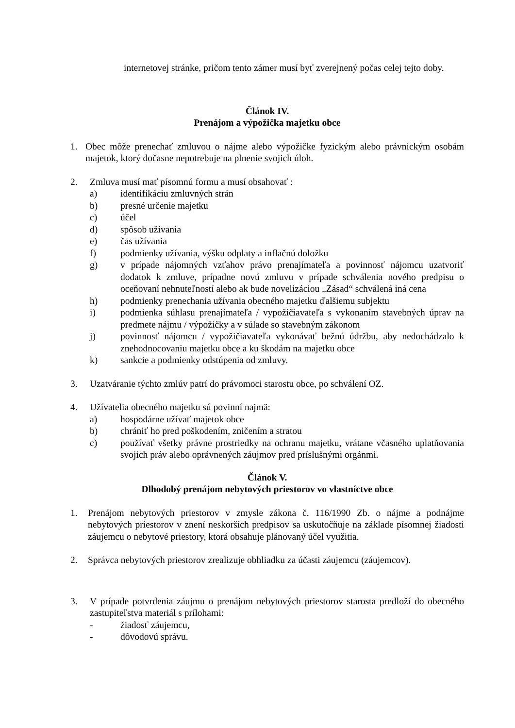internetovej stránke, pričom tento zámer musí byť zverejnený počas celej tejto doby.
Článok IV.
Prenájom a výpožička majetku obce
1. Obec môže prenechať zmluvou o nájme alebo výpožičke fyzickým alebo právnickým osobám majetok, ktorý dočasne nepotrebuje na plnenie svojich úloh.
2. Zmluva musí mať písomnú formu a musí obsahovať :
a) identifikáciu zmluvných strán
b) presné určenie majetku
c) účel
d) spôsob užívania
e) čas užívania
f) podmienky užívania, výšku odplaty a inflačnú doložku
g) v prípade nájomných vzťahov právo prenajímateľa a povinnosť nájomcu uzatvoriť dodatok k zmluve, prípadne novú zmluvu v prípade schválenia nového predpisu o oceňovaní nehnuteľností alebo ak bude novelizáciou „Zásad“ schválená iná cena
h) podmienky prenechania užívania obecného majetku ďalšiemu subjektu
i) podmienka súhlasu prenajímateľa / vypožičiavateľa s vykonaním stavebných úprav na predmete nájmu / výpožičky a v súlade so stavebným zákonom
j) povinnosť nájomcu / vypožičiavateľa vykonávať bežnú údržbu, aby nedochádzalo k znehodnocovaniu majetku obce a ku škodám na majetku obce
k) sankcie a podmienky odstúpenia od zmluvy.
3. Uzatváranie týchto zmlúv patrí do právomoci starostu obce, po schválení OZ.
4. Užívatelia obecného majetku sú povinní najmä:
a) hospodárne užívať majetok obce
b) chrániť ho pred poškodením, zničením a stratou
c) používať všetky právne prostriedky na ochranu majetku, vrátane včasného uplatňovania svojich práv alebo oprávnených záujmov pred príslušnými orgánmi.
Článok V.
Dlhodobý prenájom nebytových priestorov vo vlastníctve obce
1. Prenájom nebytových priestorov v zmysle zákona č. 116/1990 Zb. o nájme a podnájme nebytových priestorov v znení neskorších predpisov sa uskutočňuje na základe písomnej žiadosti záujemcu o nebytové priestory, ktorá obsahuje plánovaný účel využitia.
2. Správca nebytových priestorov zrealizuje obhliadku za účasti záujemcu (záujemcov).
3. V prípade potvrdenia záujmu o prenájom nebytových priestorov starosta predloží do obecného zastupiteľstva materiál s prílohami:
- žiadosť záujemcu,
- dôvodovú správu.